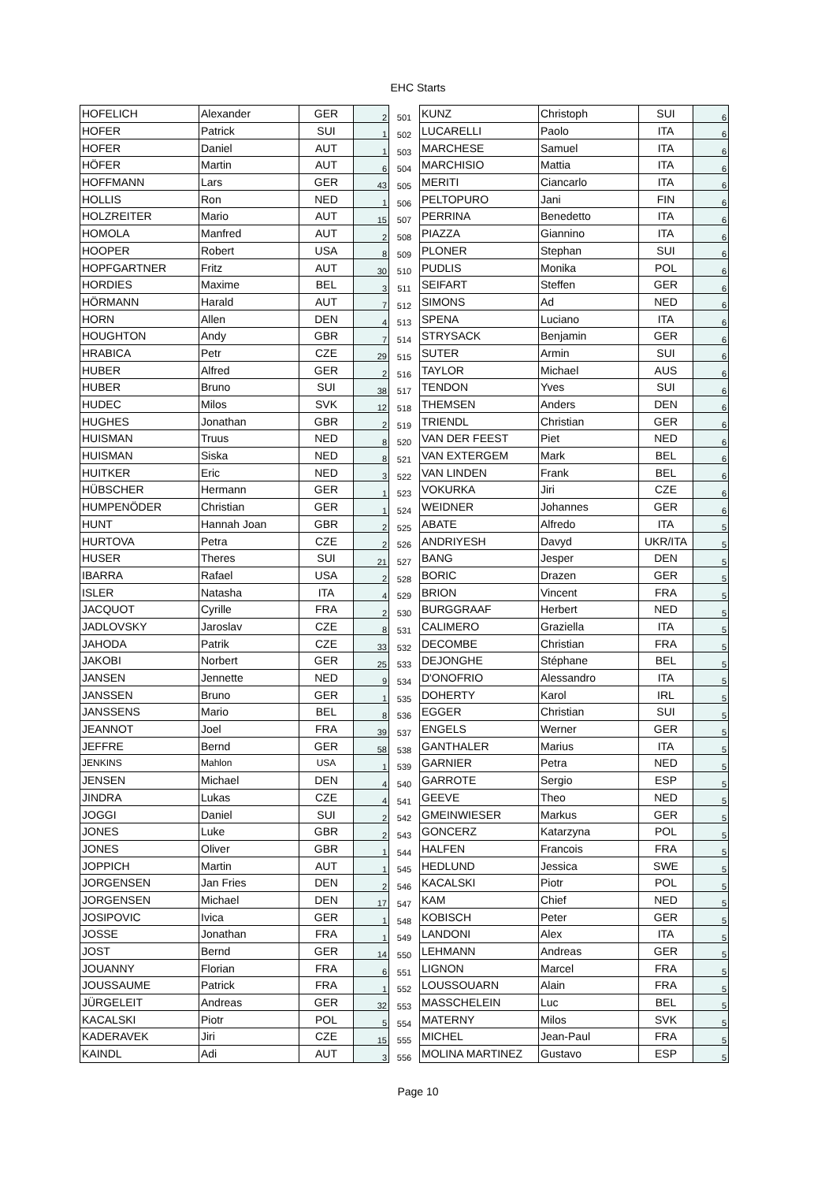EHC Starts
| HOFELICH | Alexander | GER | 2 | 501 | KUNZ | Christoph | SUI | 6 |
| HOFER | Patrick | SUI | 1 | 502 | LUCARELLI | Paolo | ITA | 6 |
| HOFER | Daniel | AUT | 1 | 503 | MARCHESE | Samuel | ITA | 6 |
| HÖFER | Martin | AUT | 6 | 504 | MARCHISIO | Mattia | ITA | 6 |
| HOFFMANN | Lars | GER | 43 | 505 | MERITI | Ciancarlo | ITA | 6 |
| HOLLIS | Ron | NED | 1 | 506 | PELTOPURO | Jani | FIN | 6 |
| HOLZREITER | Mario | AUT | 15 | 507 | PERRINA | Benedetto | ITA | 6 |
| HOMOLA | Manfred | AUT | 2 | 508 | PIAZZA | Giannino | ITA | 6 |
| HOOPER | Robert | USA | 8 | 509 | PLONER | Stephan | SUI | 6 |
| HOPFGARTNER | Fritz | AUT | 30 | 510 | PUDLIS | Monika | POL | 6 |
| HORDIES | Maxime | BEL | 3 | 511 | SEIFART | Steffen | GER | 6 |
| HÖRMANN | Harald | AUT | 7 | 512 | SIMONS | Ad | NED | 6 |
| HORN | Allen | DEN | 4 | 513 | SPENA | Luciano | ITA | 6 |
| HOUGHTON | Andy | GBR | 7 | 514 | STRYSACK | Benjamin | GER | 6 |
| HRABICA | Petr | CZE | 29 | 515 | SUTER | Armin | SUI | 6 |
| HUBER | Alfred | GER | 2 | 516 | TAYLOR | Michael | AUS | 6 |
| HUBER | Bruno | SUI | 38 | 517 | TENDON | Yves | SUI | 6 |
| HUDEC | Milos | SVK | 12 | 518 | THEMSEN | Anders | DEN | 6 |
| HUGHES | Jonathan | GBR | 2 | 519 | TRIENDL | Christian | GER | 6 |
| HUISMAN | Truus | NED | 8 | 520 | VAN DER FEEST | Piet | NED | 6 |
| HUISMAN | Siska | NED | 8 | 521 | VAN EXTERGEM | Mark | BEL | 6 |
| HUITKER | Eric | NED | 3 | 522 | VAN LINDEN | Frank | BEL | 6 |
| HÜBSCHER | Hermann | GER | 1 | 523 | VOKURKA | Jiri | CZE | 6 |
| HUMPENÖDER | Christian | GER | 1 | 524 | WEIDNER | Johannes | GER | 6 |
| HUNT | Hannah Joan | GBR | 2 | 525 | ABATE | Alfredo | ITA | 5 |
| HURTOVA | Petra | CZE | 2 | 526 | ANDRIYESH | Davyd | UKR/ITA | 5 |
| HUSER | Theres | SUI | 21 | 527 | BANG | Jesper | DEN | 5 |
| IBARRA | Rafael | USA | 2 | 528 | BORIC | Drazen | GER | 5 |
| ISLER | Natasha | ITA | 4 | 529 | BRION | Vincent | FRA | 5 |
| JACQUOT | Cyrille | FRA | 2 | 530 | BURGGRAAF | Herbert | NED | 5 |
| JADLOVSKY | Jaroslav | CZE | 8 | 531 | CALIMERO | Graziella | ITA | 5 |
| JAHODA | Patrik | CZE | 33 | 532 | DECOMBE | Christian | FRA | 5 |
| JAKOBI | Norbert | GER | 25 | 533 | DEJONGHE | Stéphane | BEL | 5 |
| JANSEN | Jennette | NED | 9 | 534 | D'ONOFRIO | Alessandro | ITA | 5 |
| JANSSEN | Bruno | GER | 1 | 535 | DOHERTY | Karol | IRL | 5 |
| JANSSENS | Mario | BEL | 8 | 536 | EGGER | Christian | SUI | 5 |
| JEANNOT | Joel | FRA | 39 | 537 | ENGELS | Werner | GER | 5 |
| JEFFRE | Bernd | GER | 58 | 538 | GANTHALER | Marius | ITA | 5 |
| JENKINS | Mahlon | USA | 1 | 539 | GARNIER | Petra | NED | 5 |
| JENSEN | Michael | DEN | 4 | 540 | GARROTE | Sergio | ESP | 5 |
| JINDRA | Lukas | CZE | 4 | 541 | GEEVE | Theo | NED | 5 |
| JOGGI | Daniel | SUI | 2 | 542 | GMEINWIESER | Markus | GER | 5 |
| JONES | Luke | GBR | 2 | 543 | GONCERZ | Katarzyna | POL | 5 |
| JONES | Oliver | GBR | 1 | 544 | HALFEN | Francois | FRA | 5 |
| JOPPICH | Martin | AUT | 1 | 545 | HEDLUND | Jessica | SWE | 5 |
| JORGENSEN | Jan Fries | DEN | 2 | 546 | KACALSKI | Piotr | POL | 5 |
| JORGENSEN | Michael | DEN | 17 | 547 | KAM | Chief | NED | 5 |
| JOSIPOVIC | Ivica | GER | 1 | 548 | KOBISCH | Peter | GER | 5 |
| JOSSE | Jonathan | FRA | 1 | 549 | LANDONI | Alex | ITA | 5 |
| JOST | Bernd | GER | 14 | 550 | LEHMANN | Andreas | GER | 5 |
| JOUANNY | Florian | FRA | 6 | 551 | LIGNON | Marcel | FRA | 5 |
| JOUSSAUME | Patrick | FRA | 1 | 552 | LOUSSOUARN | Alain | FRA | 5 |
| JÜRGELEIT | Andreas | GER | 32 | 553 | MASSCHELEIN | Luc | BEL | 5 |
| KACALSKI | Piotr | POL | 5 | 554 | MATERNY | Milos | SVK | 5 |
| KADERAVEK | Jiri | CZE | 15 | 555 | MICHEL | Jean-Paul | FRA | 5 |
| KAINDL | Adi | AUT | 3 | 556 | MOLINA MARTINEZ | Gustavo | ESP | 5 |
Page 10